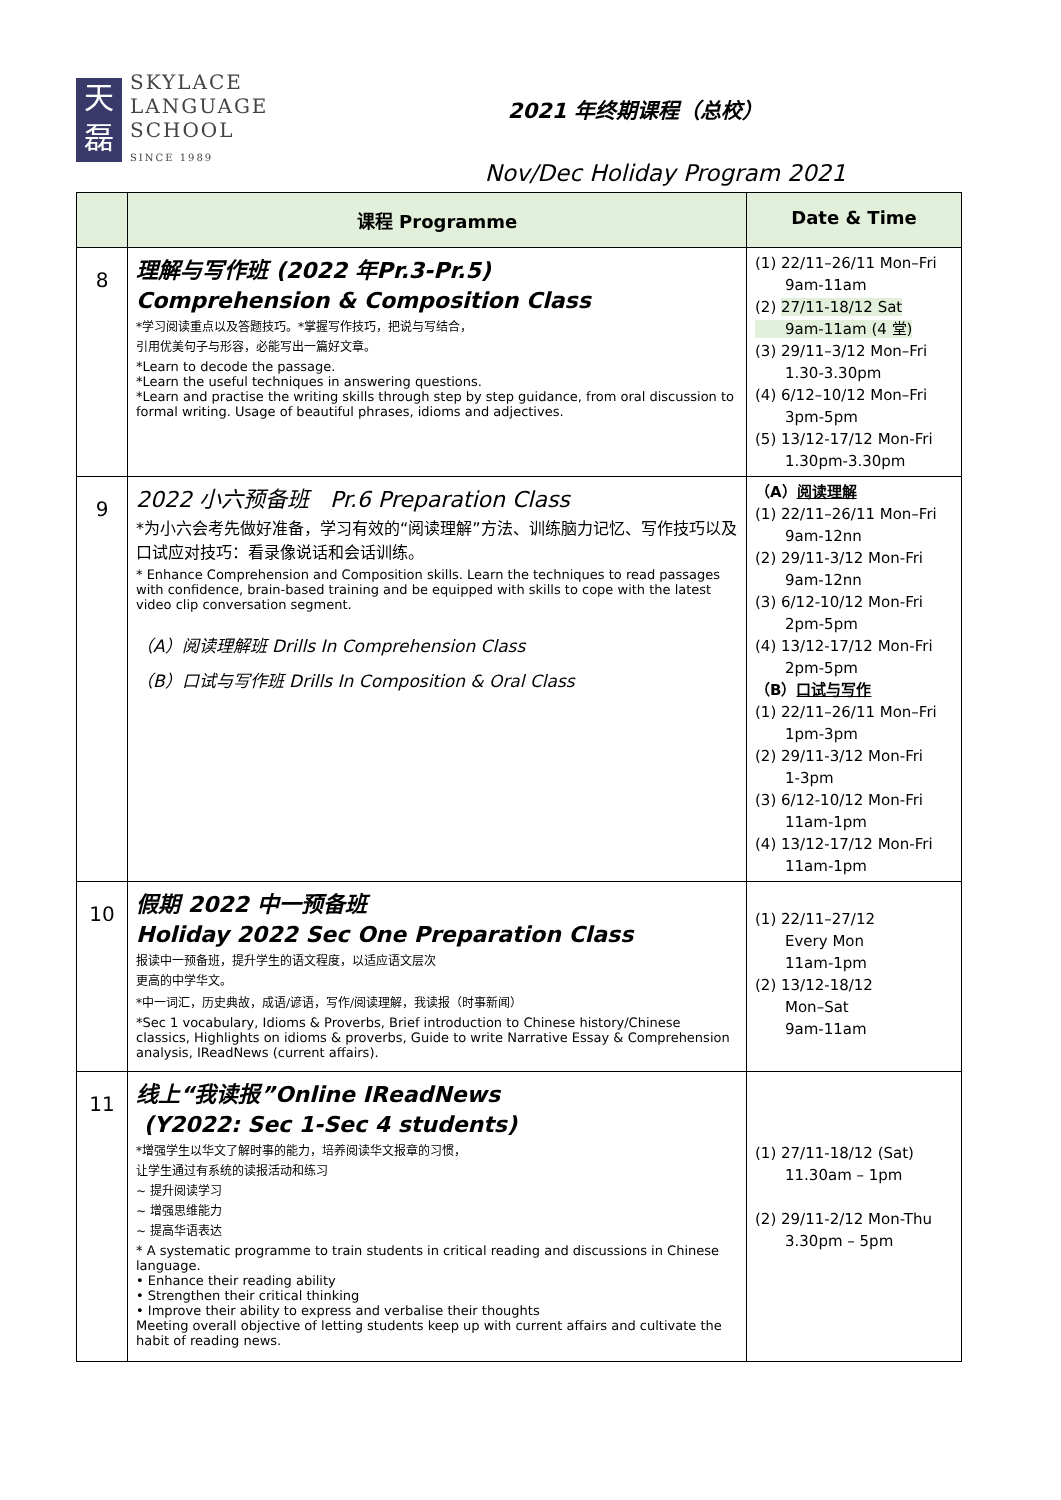天
磊
SKYLACE
LANGUAGE
SCHOOL
SINCE 1989
2021 年终期课程（总校）
Nov/Dec Holiday Program 2021
| | 课程 Programme | Date & Time |
| --- | --- | --- |
| 8 | 理解与写作班 (2022 年Pr.3-Pr.5) Comprehension & Composition Class *学习阅读重点以及答题技巧。*掌握写作技巧，把说与写结合， 引用优美句子与形容，必能写出一篇好文章。 *Learn to decode the passage. *Learn the useful techniques in answering questions. *Learn and practise the writing skills through step by step guidance, from oral discussion to formal writing. Usage of beautiful phrases, idioms and adjectives. | (1) 22/11–26/11 Mon–Fri 9am-11am (2) 27/11-18/12 Sat 9am-11am (4 堂) (3) 29/11–3/12 Mon–Fri 1.30-3.30pm (4) 6/12–10/12 Mon–Fri 3pm-5pm (5) 13/12-17/12 Mon-Fri 1.30pm-3.30pm |
| 9 | 2022 小六预备班 Pr.6 Preparation Class *为小六会考先做好准备，学习有效的“阅读理解”方法、训练脑力记忆、写作技巧以及口试应对技巧：看录像说话和会话训练。 * Enhance Comprehension and Composition skills. Learn the techniques to read passages with confidence, brain-based training and be equipped with skills to cope with the latest video clip conversation segment. （A）阅读理解班 Drills In Comprehension Class （B）口试与写作班 Drills In Composition & Oral Class | （A） 阅读理解 (1) 22/11–26/11 Mon–Fri 9am-12nn (2) 29/11-3/12 Mon-Fri 9am-12nn (3) 6/12-10/12 Mon-Fri 2pm-5pm (4) 13/12-17/12 Mon-Fri 2pm-5pm （B） 口试与写作 (1) 22/11–26/11 Mon–Fri 1pm-3pm (2) 29/11-3/12 Mon-Fri 1-3pm (3) 6/12-10/12 Mon-Fri 11am-1pm (4) 13/12-17/12 Mon-Fri 11am-1pm |
| 10 | 假期 2022 中一预备班 Holiday 2022 Sec One Preparation Class 报读中一预备班，提升学生的语文程度，以适应语文层次 更高的中学华文。 *中一词汇，历史典故，成语/谚语，写作/阅读理解，我读报（时事新闻） *Sec 1 vocabulary, Idioms & Proverbs, Brief introduction to Chinese history/Chinese classics, Highlights on idioms & proverbs, Guide to write Narrative Essay & Comprehension analysis, IReadNews (current affairs). | (1) 22/11–27/12 Every Mon 11am-1pm (2) 13/12-18/12 Mon–Sat 9am-11am |
| 11 | 线上“我读报”Online IReadNews (Y2022: Sec 1-Sec 4 students) *增强学生以华文了解时事的能力，培养阅读华文报章的习惯， 让学生通过有系统的读报活动和练习 ~ 提升阅读学习 ~ 增强思维能力 ~ 提高华语表达 * A systematic programme to train students in critical reading and discussions in Chinese language. • Enhance their reading ability • Strengthen their critical thinking • Improve their ability to express and verbalise their thoughts Meeting overall objective of letting students keep up with current affairs and cultivate the habit of reading news. | (1) 27/11-18/12 (Sat) 11.30am – 1pm (2) 29/11-2/12 Mon-Thu 3.30pm – 5pm |